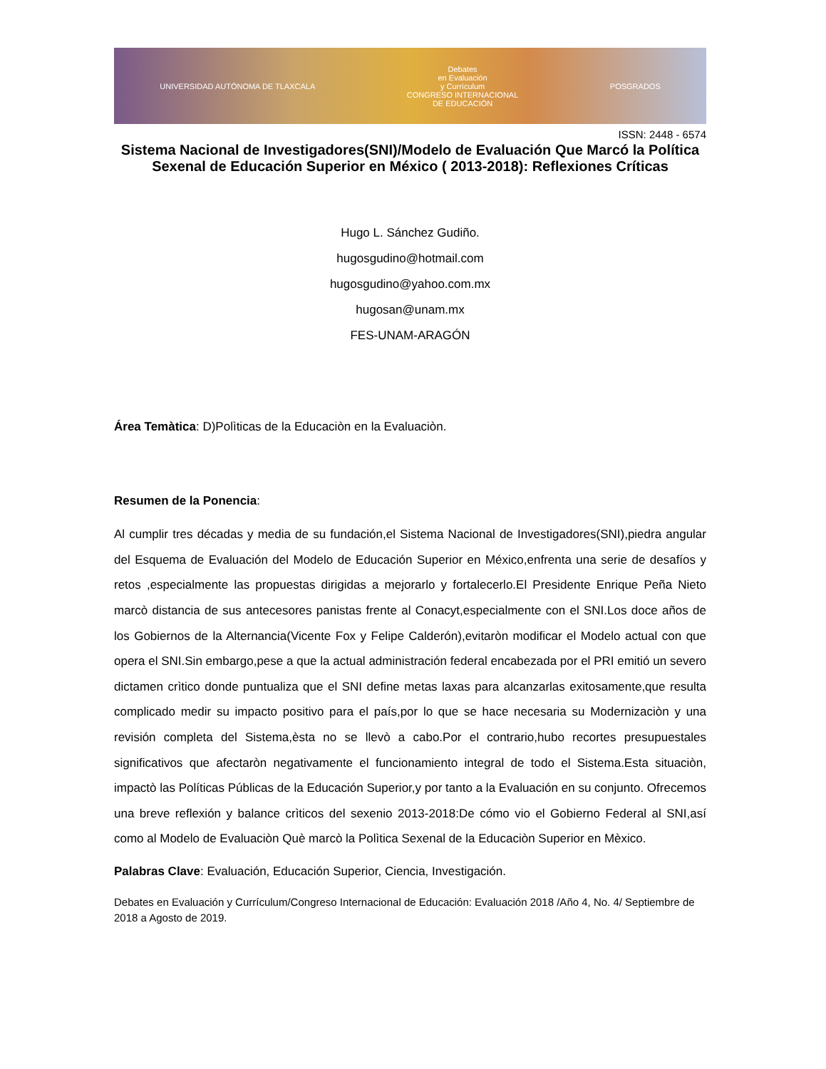UNIVERSIDAD AUTÓNOMA DE TLAXCALA
Debates
en Evaluación
y Currículum
CONGRESO INTERNACIONAL
DE EDUCACIÓN
POSGRADOS
ISSN: 2448 - 6574
Sistema Nacional de Investigadores(SNI)/Modelo de Evaluación Que Marcó la Política Sexenal de Educación Superior en México ( 2013-2018): Reflexiones Críticas
Hugo L. Sánchez Gudiño.
hugosgudino@hotmail.com
hugosgudino@yahoo.com.mx
hugosan@unam.mx
FES-UNAM-ARAGÓN
Área Temàtica: D)Polìticas de la Educaciòn en la Evaluaciòn.
Resumen de la Ponencia:
Al cumplir tres décadas y media de su fundación,el Sistema Nacional de Investigadores(SNI),piedra angular del Esquema de Evaluación del Modelo de Educación Superior en México,enfrenta una serie de desafíos y retos ,especialmente las propuestas dirigidas a mejorarlo y fortalecerlo.El Presidente Enrique Peña Nieto marcò distancia de sus antecesores panistas frente al Conacyt,especialmente con el SNI.Los doce años de los Gobiernos de la Alternancia(Vicente Fox y Felipe Calderón),evitaròn modificar el Modelo actual con que opera el SNI.Sin embargo,pese a que la actual administración federal encabezada por el PRI emitió un severo dictamen crìtico donde puntualiza que el SNI define metas laxas para alcanzarlas exitosamente,que resulta complicado medir su impacto positivo para el país,por lo que se hace necesaria su Modernizaciòn y una revisión completa del Sistema,èsta no se llevò a cabo.Por el contrario,hubo recortes presupuestales significativos que afectaròn negativamente el funcionamiento integral de todo el Sistema.Esta situaciòn, impactò las Políticas Públicas de la Educación Superior,y por tanto a la Evaluación en su conjunto. Ofrecemos una breve reflexión y balance crìticos del sexenio 2013-2018:De cómo vio el Gobierno Federal al SNI,así como al Modelo de Evaluaciòn Què marcò la Polìtica Sexenal de la Educaciòn Superior en Mèxico.
Palabras Clave: Evaluación, Educación Superior, Ciencia, Investigación.
Debates en Evaluación y Currículum/Congreso Internacional de Educación: Evaluación 2018 /Año 4, No. 4/ Septiembre de 2018 a Agosto de 2019.